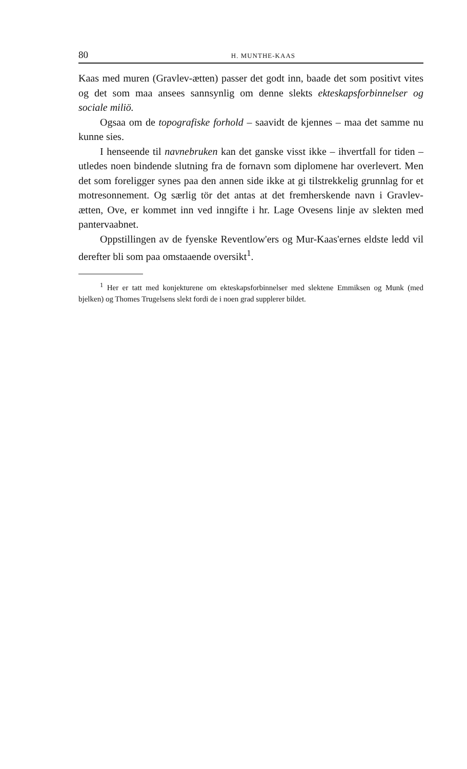80 H. MUNTHE-KAAS
Kaas med muren (Gravlev-ætten) passer det godt inn, baade det som positivt vites og det som maa ansees sannsynlig om denne slekts ekteskapsforbinnelser og sociale miliö.
Ogsaa om de topografiske forhold – saavidt de kjennes – maa det samme nu kunne sies.
I henseende til navnebruken kan det ganske visst ikke – ihvertfall for tiden – utledes noen bindende slutning fra de fornavn som diplomene har overlevert. Men det som foreligger synes paa den annen side ikke at gi tilstrekkelig grunnlag for et motresonnement. Og særlig tör det antas at det fremherskende navn i Gravlev-ætten, Ove, er kommet inn ved inngifte i hr. Lage Ovesens linje av slekten med pantervaabnet.
Oppstillingen av de fyenske Reventlow'ers og Mur-Kaas'ernes eldste ledd vil derefter bli som paa omstaaende oversikt<sup>1</sup>.
<sup>1</sup> Her er tatt med konjekturene om ekteskapsforbinnelser med slektene Emmiksen og Munk (med bjelken) og Thomes Trugelsens slekt fordi de i noen grad supplerer bildet.